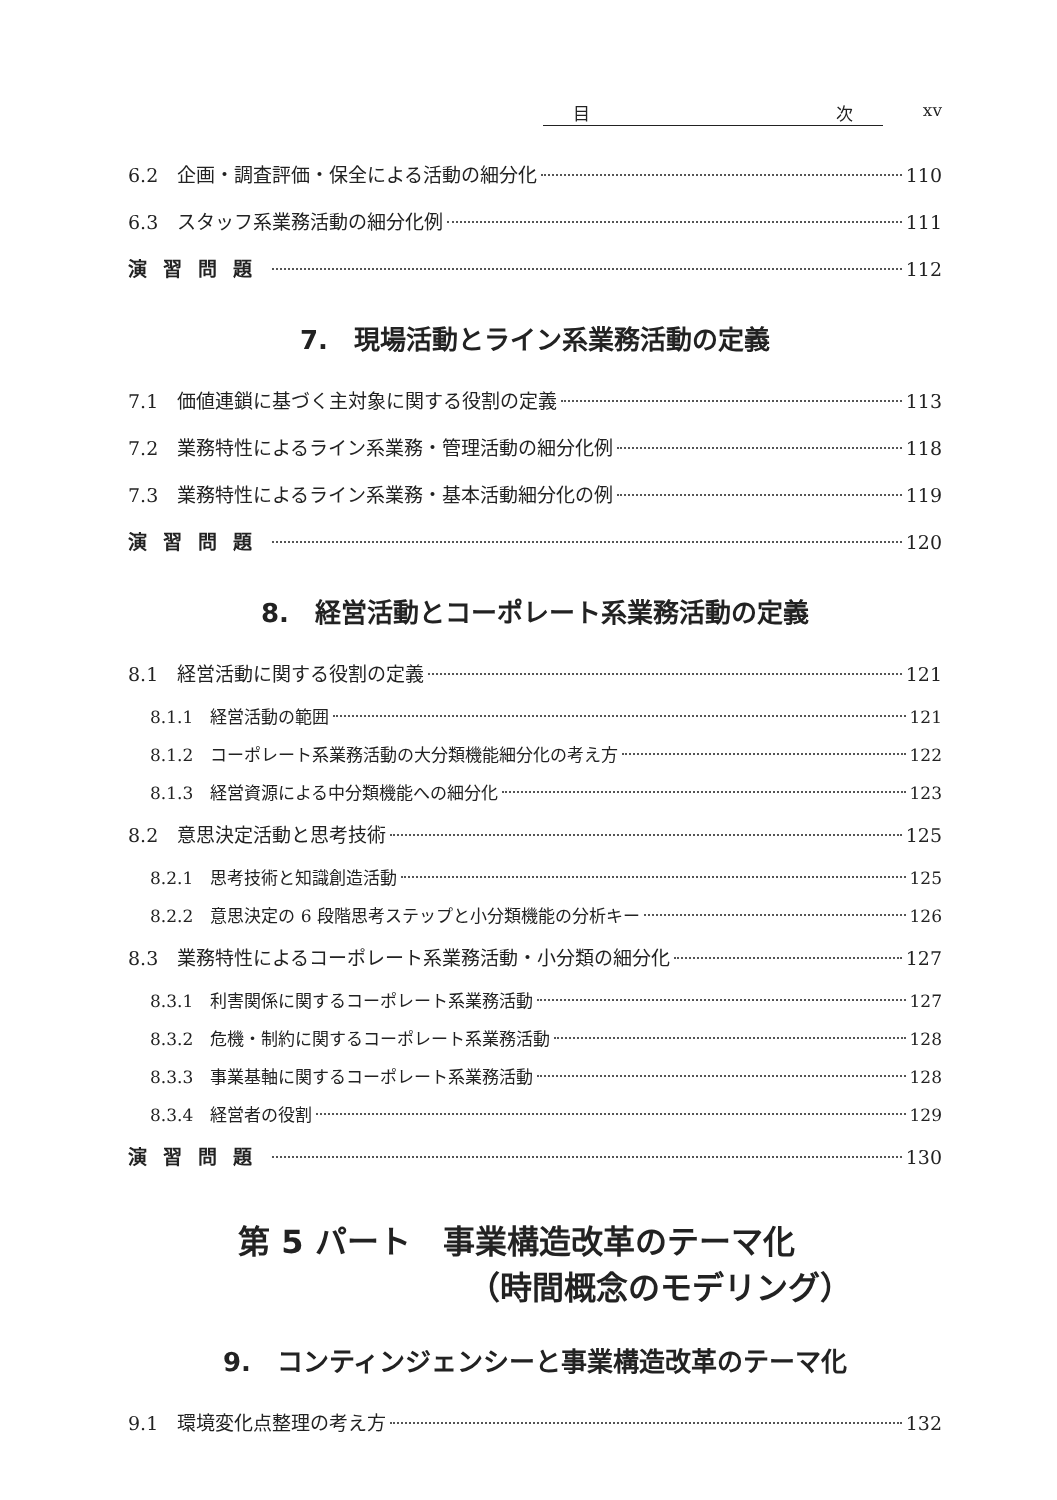目 次 xv
6.2　企画・調査評価・保全による活動の細分化 110
6.3　スタッフ系業務活動の細分化例 111
演習問題 112
7.　現場活動とライン系業務活動の定義
7.1　価値連鎖に基づく主対象に関する役割の定義 113
7.2　業務特性によるライン系業務・管理活動の細分化例 118
7.3　業務特性によるライン系業務・基本活動細分化の例 119
演習問題 120
8.　経営活動とコーポレート系業務活動の定義
8.1　経営活動に関する役割の定義 121
8.1.1　経営活動の範囲 121
8.1.2　コーポレート系業務活動の大分類機能細分化の考え方 122
8.1.3　経営資源による中分類機能への細分化 123
8.2　意思決定活動と思考技術 125
8.2.1　思考技術と知識創造活動 125
8.2.2　意思決定の 6 段階思考ステップと小分類機能の分析キー 126
8.3　業務特性によるコーポレート系業務活動・小分類の細分化 127
8.3.1　利害関係に関するコーポレート系業務活動 127
8.3.2　危機・制約に関するコーポレート系業務活動 128
8.3.3　事業基軸に関するコーポレート系業務活動 128
8.3.4　経営者の役割 129
演習問題 130
第 5 パート　事業構造改革のテーマ化
（時間概念のモデリング）
9.　コンティンジェンシーと事業構造改革のテーマ化
9.1　環境変化点整理の考え方 132